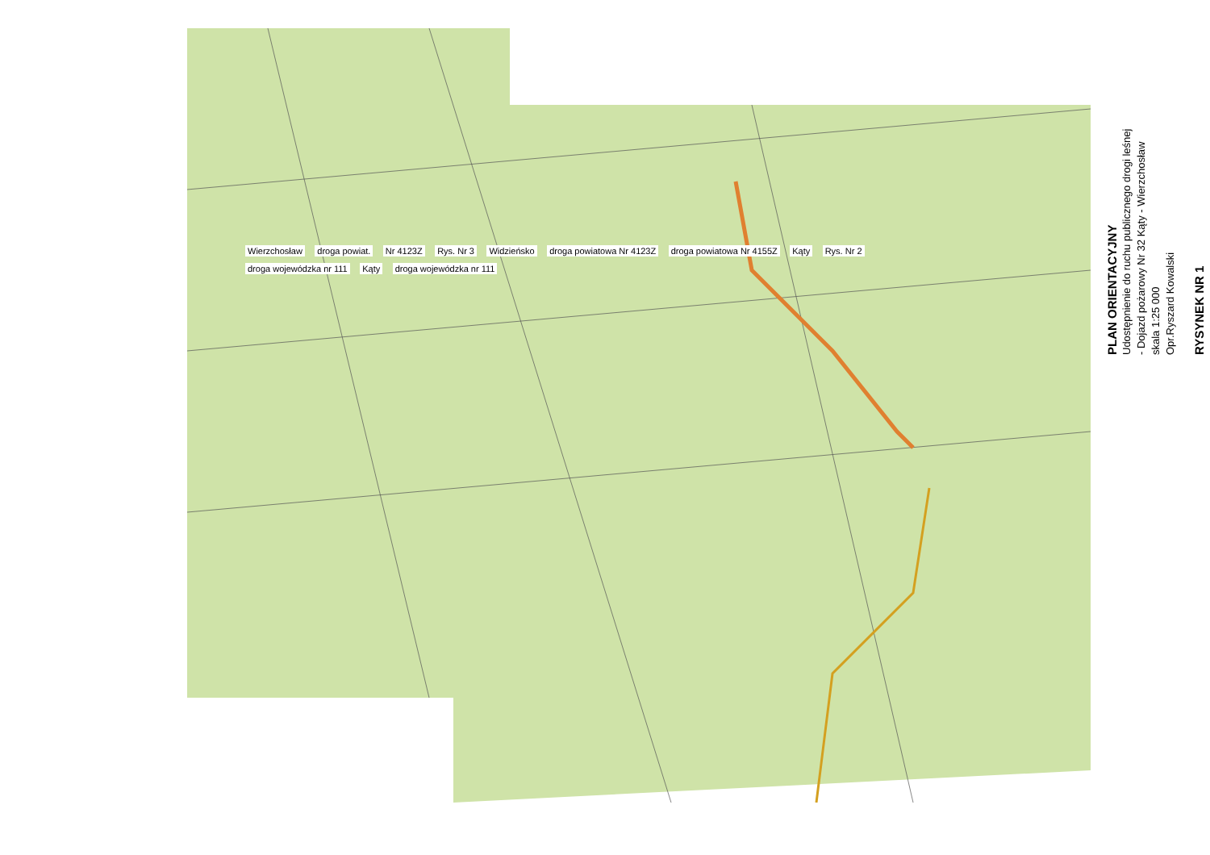Wierzchosław droga powiat. Nr 4123Z Rys. Nr 3 Widzieńsko droga powiatowa Nr 4123Z droga powiatowa Nr 4155Z Kąty Rys. Nr 2 droga wojewódzka nr 111 Kąty droga wojewódzka nr 111
PLAN ORIENTACYJNY
Udostępnienie do ruchu publicznego drogi leśnej
- Dojazd pożarowy Nr 32 Kąty - Wierzchosław
skala 1:25 000
Opr.Ryszard Kowalski
RYSYNEK NR 1